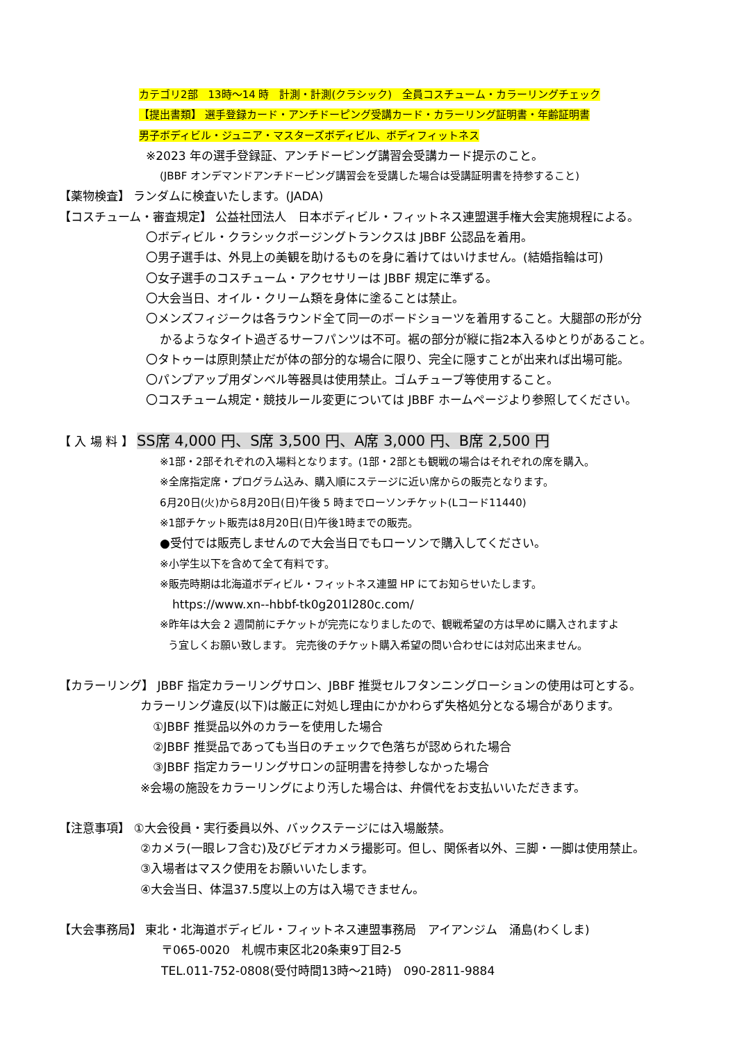カテゴリ2部　13時～14 時　計測・計測(クラシック)　全員コスチューム・カラーリングチェック
【提出書類】 選手登録カード・アンチドーピング受講カード・カラーリング証明書・年齢証明書
男子ボディビル・ジュニア・マスターズボディビル、ボディフィットネス
※2023 年の選手登録証、アンチドーピング講習会受講カード提示のこと。
(JBBF オンデマンドアンチドーピング講習会を受講した場合は受講証明書を持参すること)
【薬物検査】 ランダムに検査いたします。(JADA)
【コスチューム・審査規定】 公益社団法人　日本ボディビル・フィットネス連盟選手権大会実施規程による。
〇ボディビル・クラシックポージングトランクスは JBBF 公認品を着用。
〇男子選手は、外見上の美観を助けるものを身に着けてはいけません。(結婚指輪は可)
〇女子選手のコスチューム・アクセサリーは JBBF 規定に準ずる。
〇大会当日、オイル・クリーム類を身体に塗ることは禁止。
〇メンズフィジークは各ラウンド全て同一のボードショーツを着用すること。大腿部の形が分
かるようなタイト過ぎるサーフパンツは不可。裾の部分が縦に指2本入るゆとりがあること。
〇タトゥーは原則禁止だが体の部分的な場合に限り、完全に隠すことが出来れば出場可能。
〇パンプアップ用ダンベル等器具は使用禁止。ゴムチューブ等使用すること。
〇コスチューム規定・競技ルール変更については JBBF ホームページより参照してください。
【 入 場 料 】 SS席 4,000 円、S席 3,500 円、A席 3,000 円、B席 2,500 円
※1部・2部それぞれの入場料となります。(1部・2部とも観戦の場合はそれぞれの席を購入。
※全席指定席・プログラム込み、購入順にステージに近い席からの販売となります。
6月20日(火)から8月20日(日)午後 5 時までローソンチケット(Lコード11440)
※1部チケット販売は8月20日(日)午後1時までの販売。
●受付では販売しませんので大会当日でもローソンで購入してください。
※小学生以下を含めて全て有料です。
※販売時期は北海道ボディビル・フィットネス連盟 HP にてお知らせいたします。
https://www.xn--hbbf-tk0g201l280c.com/
※昨年は大会 2 週間前にチケットが完売になりましたので、観戦希望の方は早めに購入されますよ
う宜しくお願い致します。 完売後のチケット購入希望の問い合わせには対応出来ません。
【カラーリング】 JBBF 指定カラーリングサロン、JBBF 推奨セルフタンニングローションの使用は可とする。
カラーリング違反(以下)は厳正に対処し理由にかかわらず失格処分となる場合があります。
①JBBF 推奨品以外のカラーを使用した場合
②JBBF 推奨品であっても当日のチェックで色落ちが認められた場合
③JBBF 指定カラーリングサロンの証明書を持参しなかった場合
※会場の施設をカラーリングにより汚した場合は、弁償代をお支払いいただきます。
【注意事項】 ①大会役員・実行委員以外、バックステージには入場厳禁。
②カメラ(一眼レフ含む)及びビデオカメラ撮影可。但し、関係者以外、三脚・一脚は使用禁止。
③入場者はマスク使用をお願いいたします。
④大会当日、体温37.5度以上の方は入場できません。
【大会事務局】 東北・北海道ボディビル・フィットネス連盟事務局　アイアンジム　涌島(わくしま)
〒065-0020　札幌市東区北20条東9丁目2-5
TEL.011-752-0808(受付時間13時～21時)　090-2811-9884